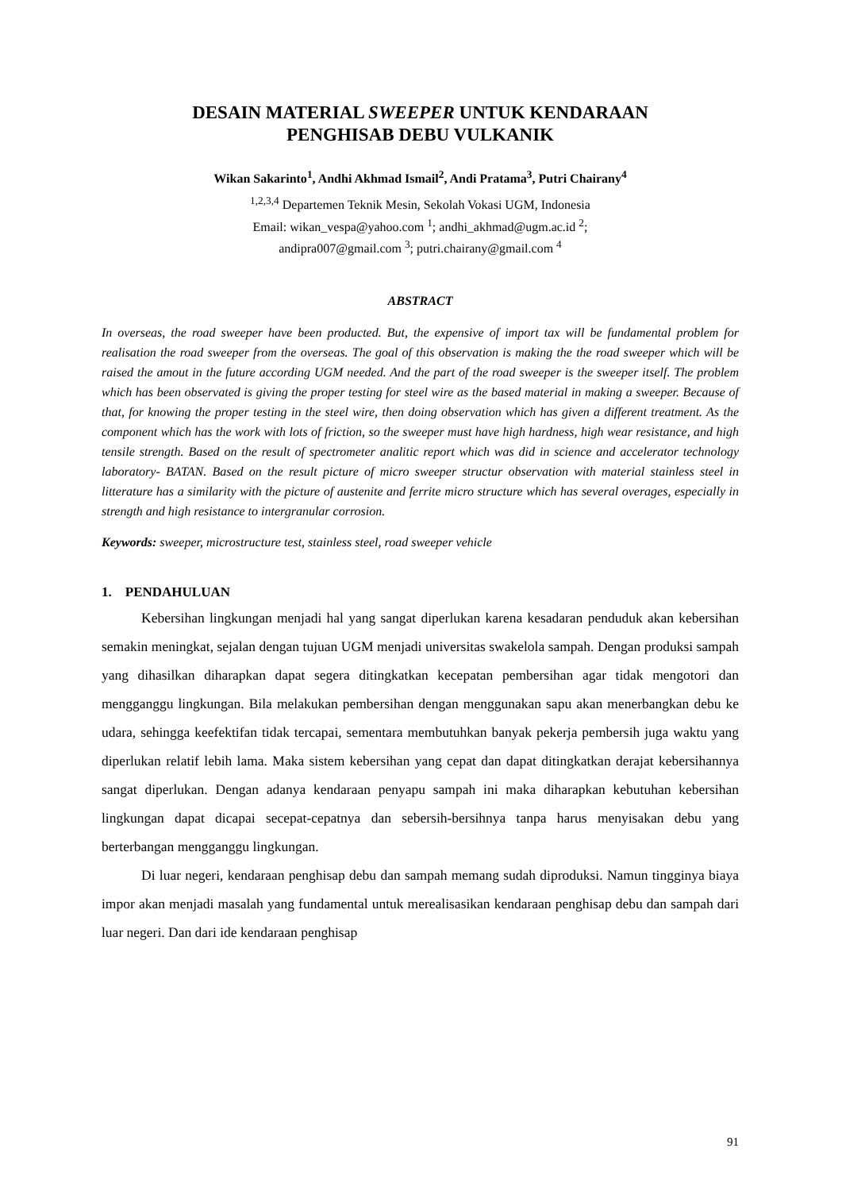DESAIN MATERIAL SWEEPER UNTUK KENDARAAN
PENGHISAB DEBU VULKANIK
Wikan Sakarinto<sup>1</sup>, Andhi Akhmad Ismail<sup>2</sup>, Andi Pratama<sup>3</sup>, Putri Chairany<sup>4</sup>
<sup>1,2,3,4</sup> Departemen Teknik Mesin, Sekolah Vokasi UGM, Indonesia
Email: wikan_vespa@yahoo.com <sup>1</sup>; andhi_akhmad@ugm.ac.id <sup>2</sup>;
andipra007@gmail.com <sup>3</sup>; putri.chairany@gmail.com <sup>4</sup>
ABSTRACT
In overseas, the road sweeper have been producted. But, the expensive of import tax will be fundamental problem for realisation the road sweeper from the overseas. The goal of this observation is making the the road sweeper which will be raised the amout in the future according UGM needed. And the part of the road sweeper is the sweeper itself. The problem which has been observated is giving the proper testing for steel wire as the based material in making a sweeper. Because of that, for knowing the proper testing in the steel wire, then doing observation which has given a different treatment. As the component which has the work with lots of friction, so the sweeper must have high hardness, high wear resistance, and high tensile strength. Based on the result of spectrometer analitic report which was did in science and accelerator technology laboratory- BATAN. Based on the result picture of micro sweeper structur observation with material stainless steel in litterature has a similarity with the picture of austenite and ferrite micro structure which has several overages, especially in strength and high resistance to intergranular corrosion.
Keywords: sweeper, microstructure test, stainless steel, road sweeper vehicle
1. PENDAHULUAN
Kebersihan lingkungan menjadi hal yang sangat diperlukan karena kesadaran penduduk akan kebersihan semakin meningkat, sejalan dengan tujuan UGM menjadi universitas swakelola sampah. Dengan produksi sampah yang dihasilkan diharapkan dapat segera ditingkatkan kecepatan pembersihan agar tidak mengotori dan mengganggu lingkungan. Bila melakukan pembersihan dengan menggunakan sapu akan menerbangkan debu ke udara, sehingga keefektifan tidak tercapai, sementara membutuhkan banyak pekerja pembersih juga waktu yang diperlukan relatif lebih lama. Maka sistem kebersihan yang cepat dan dapat ditingkatkan derajat kebersihannya sangat diperlukan. Dengan adanya kendaraan penyapu sampah ini maka diharapkan kebutuhan kebersihan lingkungan dapat dicapai secepat-cepatnya dan sebersih-bersihnya tanpa harus menyisakan debu yang berterbangan mengganggu lingkungan.
Di luar negeri, kendaraan penghisap debu dan sampah memang sudah diproduksi. Namun tingginya biaya impor akan menjadi masalah yang fundamental untuk merealisasikan kendaraan penghisap debu dan sampah dari luar negeri. Dan dari ide kendaraan penghisap
91